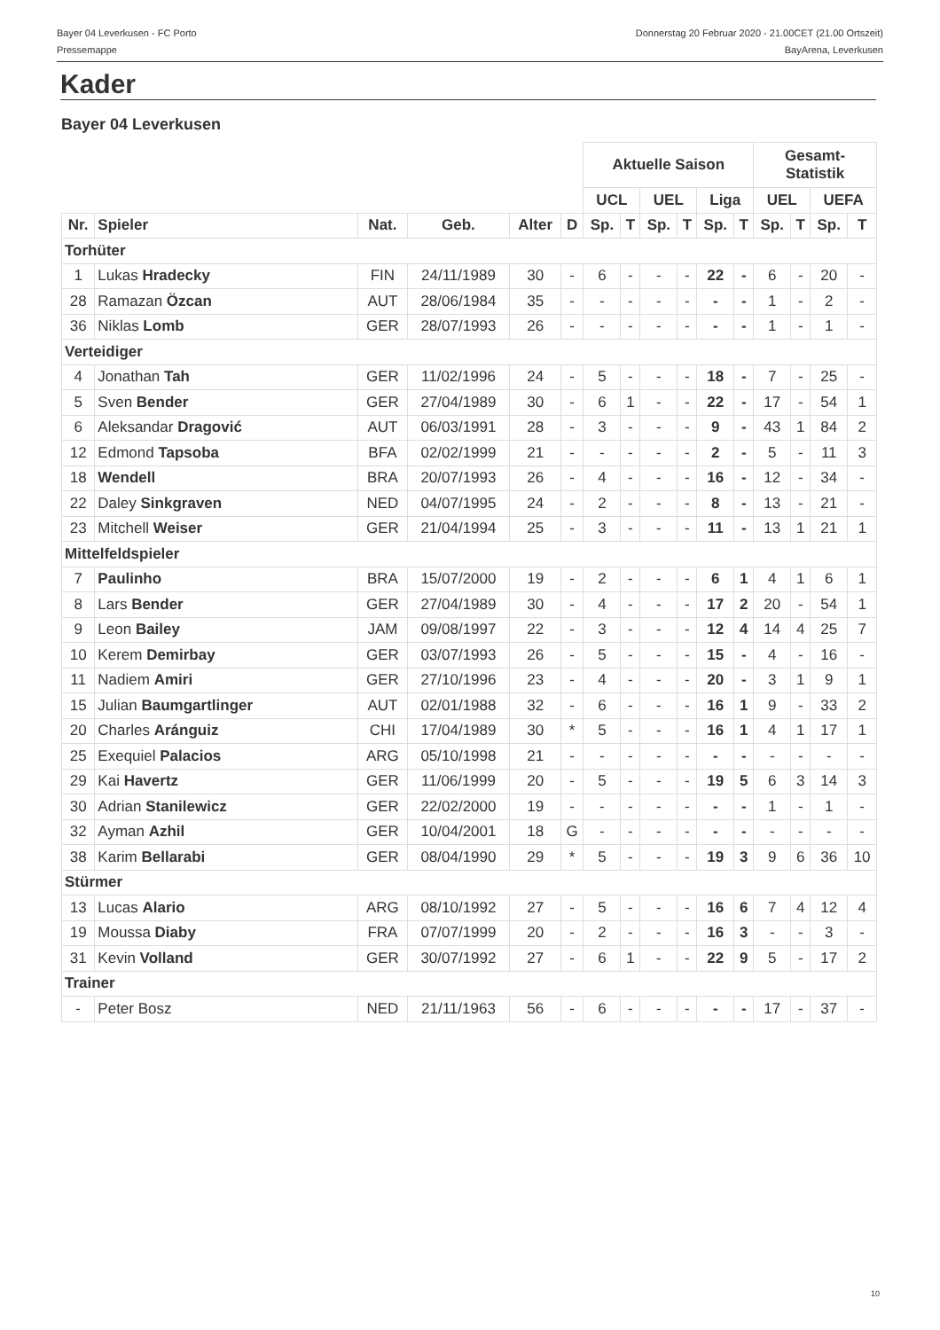Bayer 04 Leverkusen - FC Porto
Pressemappe
Donnerstag 20 Februar 2020 - 21.00CET (21.00 Ortszeit)
BayArena, Leverkusen
Kader
Bayer 04 Leverkusen
| | | | | | | Aktuelle Saison | | | | | | Gesamt- Statistik | | | |
| --- | --- | --- | --- | --- | --- | --- | --- | --- | --- | --- | --- | --- | --- | --- | --- |
| | | | | | | UCL | | UEL | | Liga | | UEL | | UEFA | |
| Nr. | Spieler | Nat. | Geb. | Alter | D | Sp. | T | Sp. | T | Sp. | T | Sp. | T | Sp. | T |
| Torhüter | | | | | | | | | | | | | | | |
| 1 | Lukas Hradecky | FIN | 24/11/1989 | 30 | - | 6 | - | - | - | 22 | - | 6 | - | 20 | - |
| 28 | Ramazan Özcan | AUT | 28/06/1984 | 35 | - | - | - | - | - | - | - | 1 | - | 2 | - |
| 36 | Niklas Lomb | GER | 28/07/1993 | 26 | - | - | - | - | - | - | - | 1 | - | 1 | - |
| Verteidiger | | | | | | | | | | | | | | | |
| 4 | Jonathan Tah | GER | 11/02/1996 | 24 | - | 5 | - | - | - | 18 | - | 7 | - | 25 | - |
| 5 | Sven Bender | GER | 27/04/1989 | 30 | - | 6 | 1 | - | - | 22 | - | 17 | - | 54 | 1 |
| 6 | Aleksandar Dragović | AUT | 06/03/1991 | 28 | - | 3 | - | - | - | 9 | - | 43 | 1 | 84 | 2 |
| 12 | Edmond Tapsoba | BFA | 02/02/1999 | 21 | - | - | - | - | - | 2 | - | 5 | - | 11 | 3 |
| 18 | Wendell | BRA | 20/07/1993 | 26 | - | 4 | - | - | - | 16 | - | 12 | - | 34 | - |
| 22 | Daley Sinkgraven | NED | 04/07/1995 | 24 | - | 2 | - | - | - | 8 | - | 13 | - | 21 | - |
| 23 | Mitchell Weiser | GER | 21/04/1994 | 25 | - | 3 | - | - | - | 11 | - | 13 | 1 | 21 | 1 |
| Mittelfeldspieler | | | | | | | | | | | | | | | |
| 7 | Paulinho | BRA | 15/07/2000 | 19 | - | 2 | - | - | - | 6 | 1 | 4 | 1 | 6 | 1 |
| 8 | Lars Bender | GER | 27/04/1989 | 30 | - | 4 | - | - | - | 17 | 2 | 20 | - | 54 | 1 |
| 9 | Leon Bailey | JAM | 09/08/1997 | 22 | - | 3 | - | - | - | 12 | 4 | 14 | 4 | 25 | 7 |
| 10 | Kerem Demirbay | GER | 03/07/1993 | 26 | - | 5 | - | - | - | 15 | - | 4 | - | 16 | - |
| 11 | Nadiem Amiri | GER | 27/10/1996 | 23 | - | 4 | - | - | - | 20 | - | 3 | 1 | 9 | 1 |
| 15 | Julian Baumgartlinger | AUT | 02/01/1988 | 32 | - | 6 | - | - | - | 16 | 1 | 9 | - | 33 | 2 |
| 20 | Charles Aránguiz | CHI | 17/04/1989 | 30 | * | 5 | - | - | - | 16 | 1 | 4 | 1 | 17 | 1 |
| 25 | Exequiel Palacios | ARG | 05/10/1998 | 21 | - | - | - | - | - | - | - | - | - | - | - |
| 29 | Kai Havertz | GER | 11/06/1999 | 20 | - | 5 | - | - | - | 19 | 5 | 6 | 3 | 14 | 3 |
| 30 | Adrian Stanilewicz | GER | 22/02/2000 | 19 | - | - | - | - | - | - | - | 1 | - | 1 | - |
| 32 | Ayman Azhil | GER | 10/04/2001 | 18 | G | - | - | - | - | - | - | - | - | - | - |
| 38 | Karim Bellarabi | GER | 08/04/1990 | 29 | * | 5 | - | - | - | 19 | 3 | 9 | 6 | 36 | 10 |
| Stürmer | | | | | | | | | | | | | | | |
| 13 | Lucas Alario | ARG | 08/10/1992 | 27 | - | 5 | - | - | - | 16 | 6 | 7 | 4 | 12 | 4 |
| 19 | Moussa Diaby | FRA | 07/07/1999 | 20 | - | 2 | - | - | - | 16 | 3 | - | - | 3 | - |
| 31 | Kevin Volland | GER | 30/07/1992 | 27 | - | 6 | 1 | - | - | 22 | 9 | 5 | - | 17 | 2 |
| Trainer | | | | | | | | | | | | | | | |
| - | Peter Bosz | NED | 21/11/1963 | 56 | - | 6 | - | - | - | - | - | 17 | - | 37 | - |
10